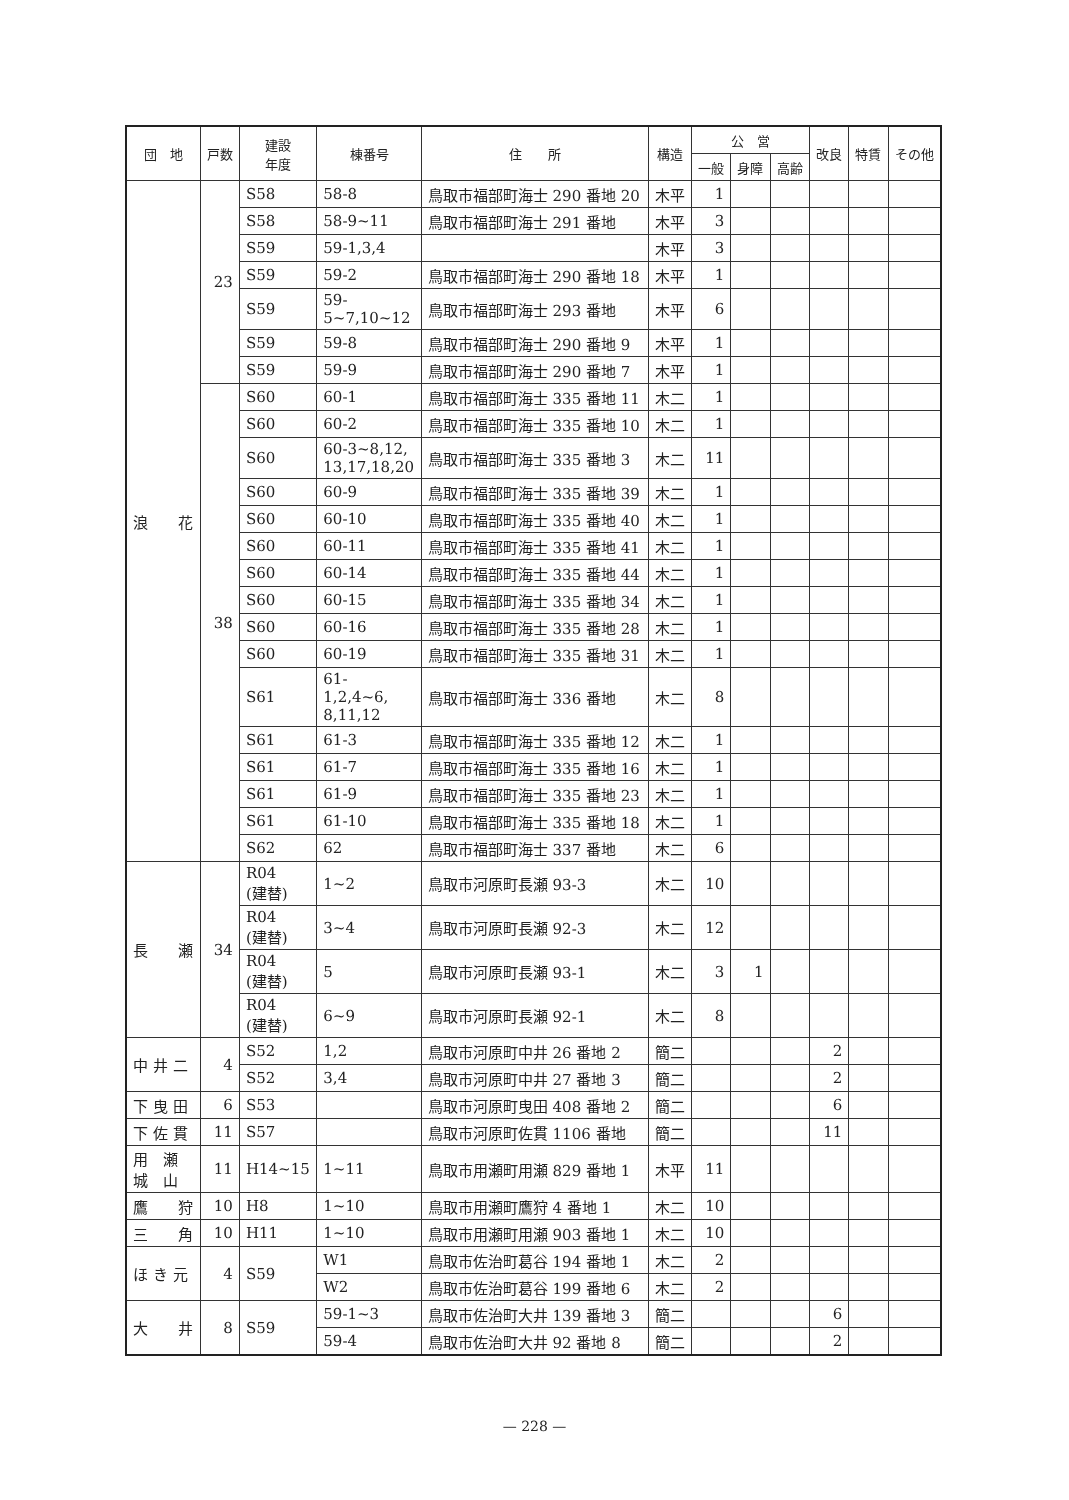| 団 地 | 戸数 | 建設 年度 | 棟番号 | 住 所 | 構造 | 公 営 | | | 改良 | 特賃 | その他 |
| --- | --- | --- | --- | --- | --- | --- | --- | --- | --- | --- | --- |
| | | | | | | 一般 | 身障 | 高齢 | | | |
| 浪 花 | 23 | S58 | 58-8 | 鳥取市福部町海士 290 番地 20 | 木平 | 1 | | | | | |
| | | S58 | 58-9~11 | 鳥取市福部町海士 291 番地 | 木平 | 3 | | | | | |
| | | S59 | 59-1,3,4 | | 木平 | 3 | | | | | |
| | | S59 | 59-2 | 鳥取市福部町海士 290 番地 18 | 木平 | 1 | | | | | |
| | | S59 | 59- 5~7,10~12 | 鳥取市福部町海士 293 番地 | 木平 | 6 | | | | | |
| | | S59 | 59-8 | 鳥取市福部町海士 290 番地 9 | 木平 | 1 | | | | | |
| | | S59 | 59-9 | 鳥取市福部町海士 290 番地 7 | 木平 | 1 | | | | | |
| | 38 | S60 | 60-1 | 鳥取市福部町海士 335 番地 11 | 木二 | 1 | | | | | |
| | | S60 | 60-2 | 鳥取市福部町海士 335 番地 10 | 木二 | 1 | | | | | |
| | | S60 | 60-3~8,12, 13,17,18,20 | 鳥取市福部町海士 335 番地 3 | 木二 | 11 | | | | | |
| | | S60 | 60-9 | 鳥取市福部町海士 335 番地 39 | 木二 | 1 | | | | | |
| | | S60 | 60-10 | 鳥取市福部町海士 335 番地 40 | 木二 | 1 | | | | | |
| | | S60 | 60-11 | 鳥取市福部町海士 335 番地 41 | 木二 | 1 | | | | | |
| | | S60 | 60-14 | 鳥取市福部町海士 335 番地 44 | 木二 | 1 | | | | | |
| | | S60 | 60-15 | 鳥取市福部町海士 335 番地 34 | 木二 | 1 | | | | | |
| | | S60 | 60-16 | 鳥取市福部町海士 335 番地 28 | 木二 | 1 | | | | | |
| | | S60 | 60-19 | 鳥取市福部町海士 335 番地 31 | 木二 | 1 | | | | | |
| | | S61 | 61- 1,2,4~6, 8,11,12 | 鳥取市福部町海士 336 番地 | 木二 | 8 | | | | | |
| | | S61 | 61-3 | 鳥取市福部町海士 335 番地 12 | 木二 | 1 | | | | | |
| | | S61 | 61-7 | 鳥取市福部町海士 335 番地 16 | 木二 | 1 | | | | | |
| | | S61 | 61-9 | 鳥取市福部町海士 335 番地 23 | 木二 | 1 | | | | | |
| | | S61 | 61-10 | 鳥取市福部町海士 335 番地 18 | 木二 | 1 | | | | | |
| | | S62 | 62 | 鳥取市福部町海士 337 番地 | 木二 | 6 | | | | | |
| 長 瀬 | 34 | R04 (建替) | 1~2 | 鳥取市河原町長瀬 93-3 | 木二 | 10 | | | | | |
| | | R04 (建替) | 3~4 | 鳥取市河原町長瀬 92-3 | 木二 | 12 | | | | | |
| | | R04 (建替) | 5 | 鳥取市河原町長瀬 93-1 | 木二 | 3 | 1 | | | | |
| | | R04 (建替) | 6~9 | 鳥取市河原町長瀬 92-1 | 木二 | 8 | | | | | |
| 中 井 二 | 4 | S52 | 1,2 | 鳥取市河原町中井 26 番地 2 | 簡二 | | | | 2 | | |
| | | S52 | 3,4 | 鳥取市河原町中井 27 番地 3 | 簡二 | | | | 2 | | |
| 下 曳 田 | 6 | S53 | | 鳥取市河原町曳田 408 番地 2 | 簡二 | | | | 6 | | |
| 下 佐 貫 | 11 | S57 | | 鳥取市河原町佐貫 1106 番地 | 簡二 | | | | 11 | | |
| 用 瀬 城 山 | 11 | H14~15 | 1~11 | 鳥取市用瀬町用瀬 829 番地 1 | 木平 | 11 | | | | | |
| 鷹 狩 | 10 | H8 | 1~10 | 鳥取市用瀬町鷹狩 4 番地 1 | 木二 | 10 | | | | | |
| 三 角 | 10 | H11 | 1~10 | 鳥取市用瀬町用瀬 903 番地 1 | 木二 | 10 | | | | | |
| ほ き 元 | 4 | S59 | W1 | 鳥取市佐治町葛谷 194 番地 1 | 木二 | 2 | | | | | |
| | | | W2 | 鳥取市佐治町葛谷 199 番地 6 | 木二 | 2 | | | | | |
| 大 井 | 8 | S59 | 59-1~3 | 鳥取市佐治町大井 139 番地 3 | 簡二 | | | | 6 | | |
| | | | 59-4 | 鳥取市佐治町大井 92 番地 8 | 簡二 | | | | 2 | | |
— 228 —